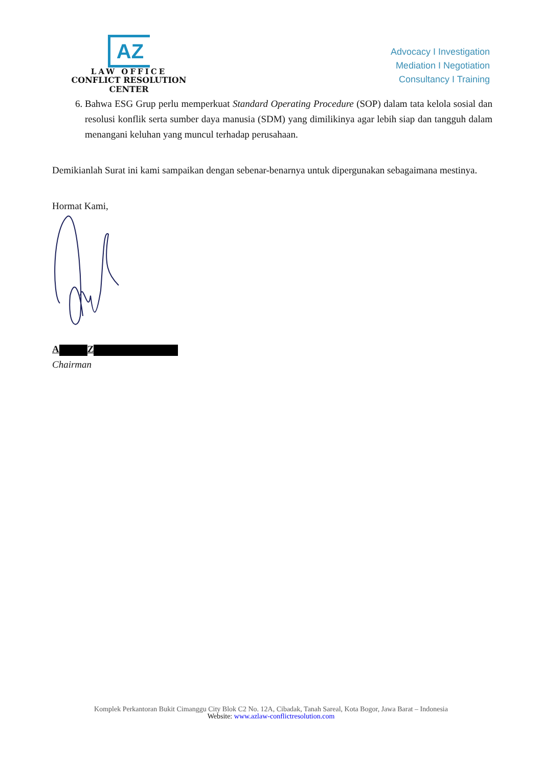AZ
LAW OFFICE
CONFLICT RESOLUTION CENTER
Advocacy I Investigation
Mediation I Negotiation
Consultancy I Training
6. Bahwa ESG Grup perlu memperkuat Standard Operating Procedure (SOP) dalam tata kelola sosial dan resolusi konflik serta sumber daya manusia (SDM) yang dimilikinya agar lebih siap dan tangguh dalam menangani keluhan yang muncul terhadap perusahaan.
Demikianlah Surat ini kami sampaikan dengan sebenar-benarnya untuk dipergunakan sebagaimana mestinya.
Hormat Kami,
A Z
Chairman
Komplek Perkantoran Bukit Cimanggu City Blok C2 No. 12A, Cibadak, Tanah Sareal, Kota Bogor, Jawa Barat – Indonesia
Website: www.azlaw-conflictresolution.com